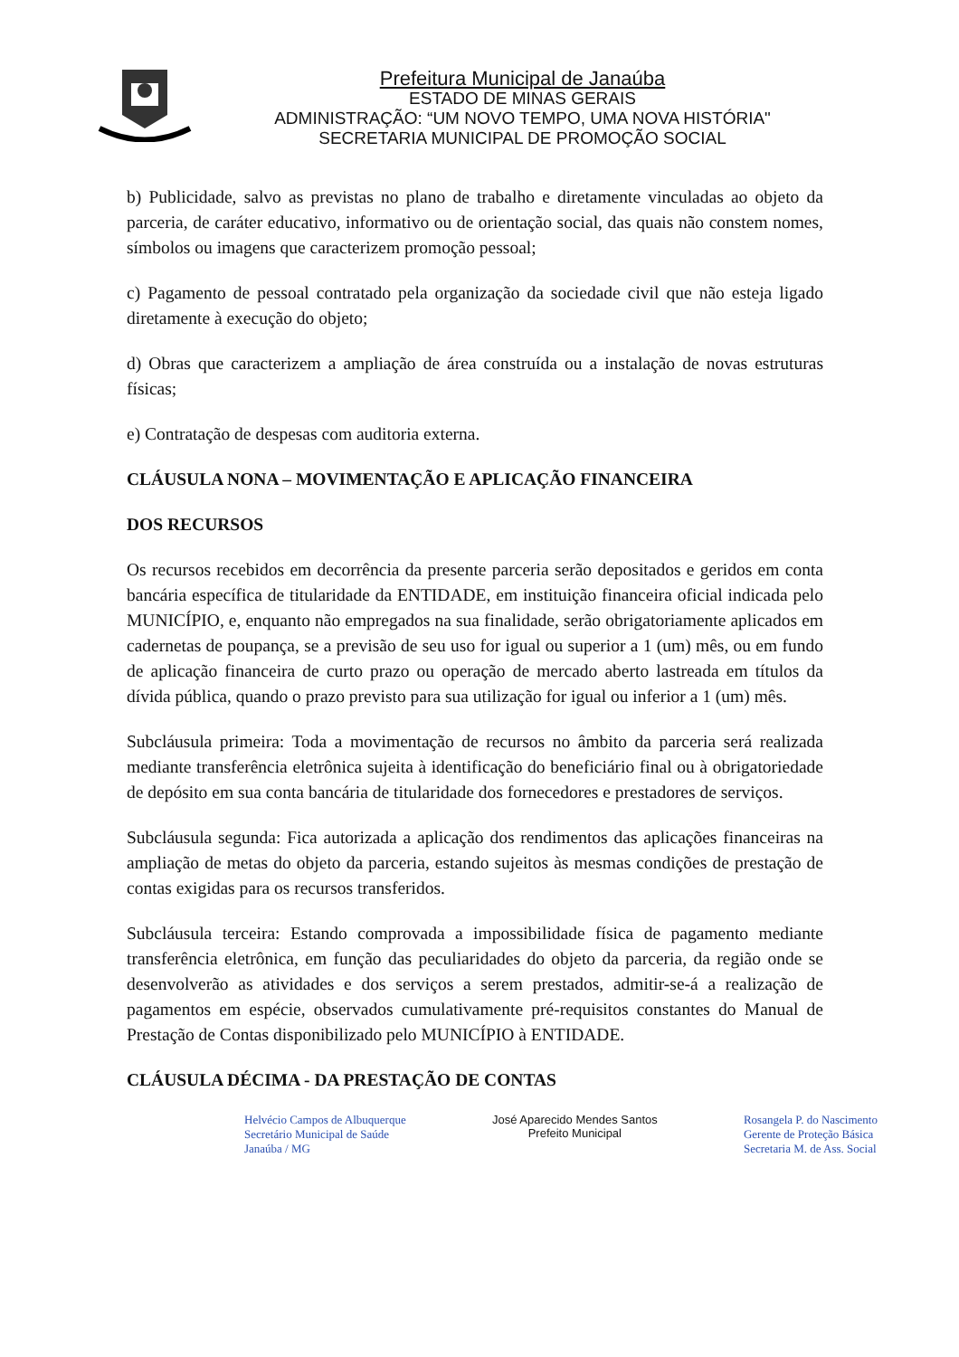Prefeitura Municipal de Janaúba
ESTADO DE MINAS GERAIS
ADMINISTRAÇÃO: “UM NOVO TEMPO, UMA NOVA HISTÓRIA"
SECRETARIA MUNICIPAL DE PROMOÇÃO SOCIAL
b) Publicidade, salvo as previstas no plano de trabalho e diretamente vinculadas ao objeto da parceria, de caráter educativo, informativo ou de orientação social, das quais não constem nomes, símbolos ou imagens que caracterizem promoção pessoal;
c) Pagamento de pessoal contratado pela organização da sociedade civil que não esteja ligado diretamente à execução do objeto;
d) Obras que caracterizem a ampliação de área construída ou a instalação de novas estruturas físicas;
e) Contratação de despesas com auditoria externa.
CLÁUSULA NONA – MOVIMENTAÇÃO E APLICAÇÃO FINANCEIRA
DOS RECURSOS
Os recursos recebidos em decorrência da presente parceria serão depositados e geridos em conta bancária específica de titularidade da ENTIDADE, em instituição financeira oficial indicada pelo MUNICÍPIO, e, enquanto não empregados na sua finalidade, serão obrigatoriamente aplicados em cadernetas de poupança, se a previsão de seu uso for igual ou superior a 1 (um) mês, ou em fundo de aplicação financeira de curto prazo ou operação de mercado aberto lastreada em títulos da dívida pública, quando o prazo previsto para sua utilização for igual ou inferior a 1 (um) mês.
Subcláusula primeira: Toda a movimentação de recursos no âmbito da parceria será realizada mediante transferência eletrônica sujeita à identificação do beneficiário final ou à obrigatoriedade de depósito em sua conta bancária de titularidade dos fornecedores e prestadores de serviços.
Subcláusula segunda: Fica autorizada a aplicação dos rendimentos das aplicações financeiras na ampliação de metas do objeto da parceria, estando sujeitos às mesmas condições de prestação de contas exigidas para os recursos transferidos.
Subcláusula terceira: Estando comprovada a impossibilidade física de pagamento mediante transferência eletrônica, em função das peculiaridades do objeto da parceria, da região onde se desenvolverão as atividades e dos serviços a serem prestados, admitir-se-á a realização de pagamentos em espécie, observados cumulativamente pré-requisitos constantes do Manual de Prestação de Contas disponibilizado pelo MUNICÍPIO à ENTIDADE.
CLÁUSULA DÉCIMA - DA PRESTAÇÃO DE CONTAS
Helvécio Campos de Albuquerque
Secretário Municipal de Saúde
Janaúba / MG
José Aparecido Mendes Santos
Prefeito Municipal
Rosangela P. do Nascimento
Gerente de Proteção Básica
Secretaria M. de Ass. Social